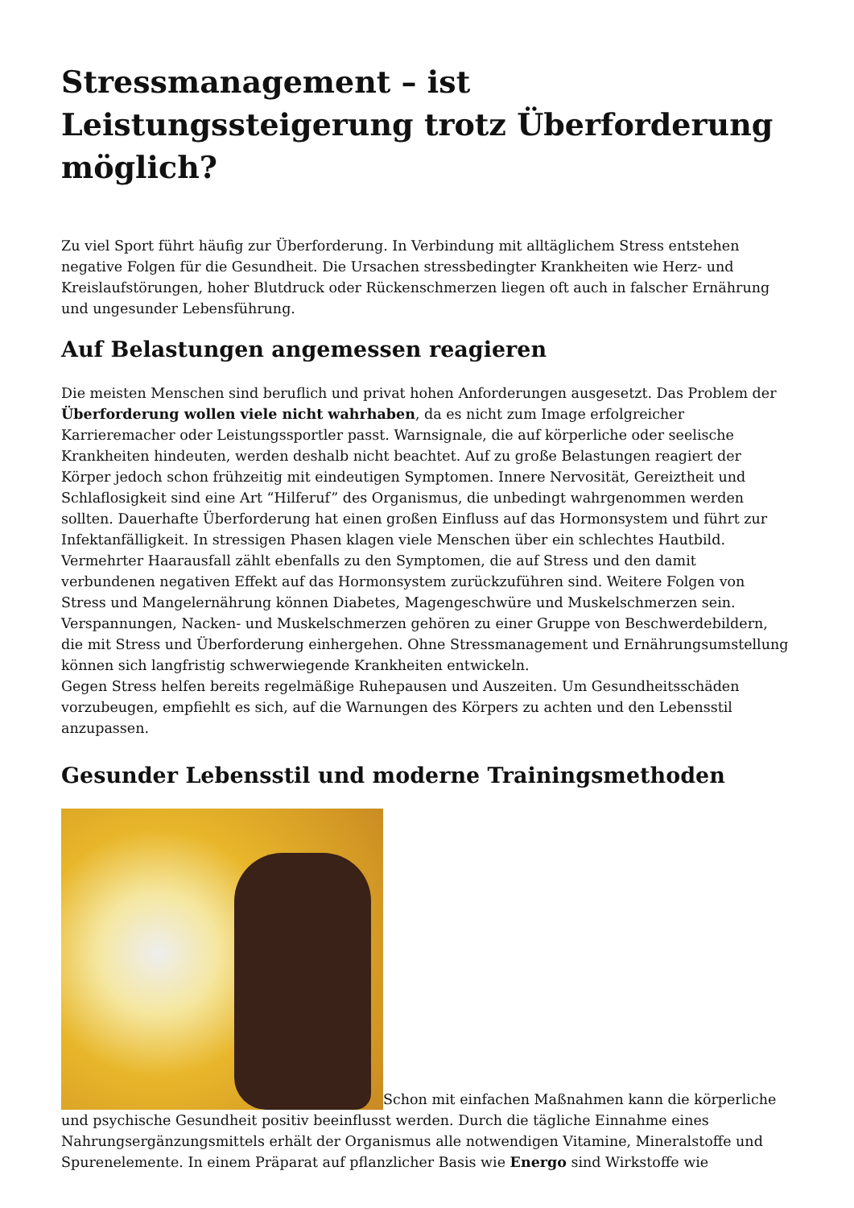Stressmanagement – ist Leistungssteigerung trotz Überforderung möglich?
Zu viel Sport führt häufig zur Überforderung. In Verbindung mit alltäglichem Stress entstehen negative Folgen für die Gesundheit. Die Ursachen stressbedingter Krankheiten wie Herz- und Kreislaufstörungen, hoher Blutdruck oder Rückenschmerzen liegen oft auch in falscher Ernährung und ungesunder Lebensführung.
Auf Belastungen angemessen reagieren
Die meisten Menschen sind beruflich und privat hohen Anforderungen ausgesetzt. Das Problem der Überforderung wollen viele nicht wahrhaben, da es nicht zum Image erfolgreicher Karrieremacher oder Leistungssportler passt. Warnsignale, die auf körperliche oder seelische Krankheiten hindeuten, werden deshalb nicht beachtet. Auf zu große Belastungen reagiert der Körper jedoch schon frühzeitig mit eindeutigen Symptomen. Innere Nervosität, Gereiztheit und Schlaflosigkeit sind eine Art “Hilferuf” des Organismus, die unbedingt wahrgenommen werden sollten. Dauerhafte Überforderung hat einen großen Einfluss auf das Hormonsystem und führt zur Infektanfälligkeit. In stressigen Phasen klagen viele Menschen über ein schlechtes Hautbild. Vermehrter Haarausfall zählt ebenfalls zu den Symptomen, die auf Stress und den damit verbundenen negativen Effekt auf das Hormonsystem zurückzuführen sind. Weitere Folgen von Stress und Mangelernährung können Diabetes, Magengeschwüre und Muskelschmerzen sein. Verspannungen, Nacken- und Muskelschmerzen gehören zu einer Gruppe von Beschwerdebildern, die mit Stress und Überforderung einhergehen. Ohne Stressmanagement und Ernährungsumstellung können sich langfristig schwerwiegende Krankheiten entwickeln.
Gegen Stress helfen bereits regelmäßige Ruhepausen und Auszeiten. Um Gesundheitsschäden vorzubeugen, empfiehlt es sich, auf die Warnungen des Körpers zu achten und den Lebensstil anzupassen.
Gesunder Lebensstil und moderne Trainingsmethoden
Schon mit einfachen Maßnahmen kann die körperliche und psychische Gesundheit positiv beeinflusst werden. Durch die tägliche Einnahme eines Nahrungsergänzungsmittels erhält der Organismus alle notwendigen Vitamine, Mineralstoffe und Spurenelemente. In einem Präparat auf pflanzlicher Basis wie Energo sind Wirkstoffe wie